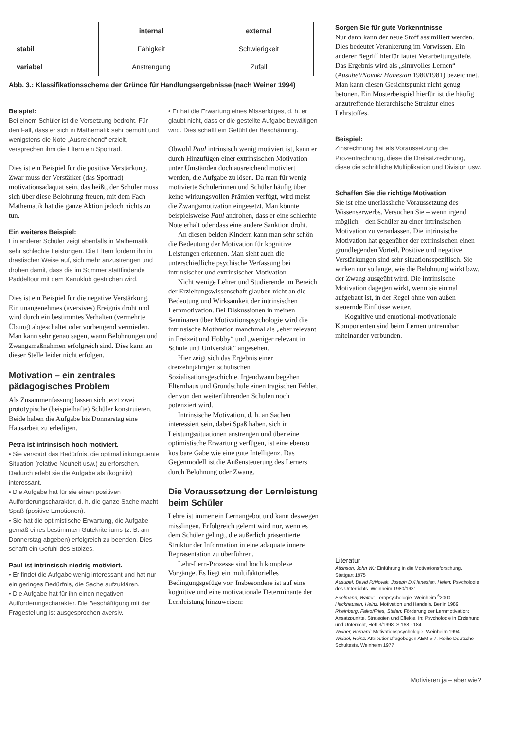| | internal | external |
| stabil | Fähigkeit | Schwierigkeit |
| variabel | Anstrengung | Zufall |
Abb. 3.: Klassifikationsschema der Gründe für Handlungsergebnisse (nach Weiner 1994)
Beispiel:
Bei einem Schüler ist die Versetzung bedroht. Für den Fall, dass er sich in Mathematik sehr bemüht und wenigstens die Note „Ausreichend“ erzielt, versprechen ihm die Eltern ein Sportrad.
Dies ist ein Beispiel für die positive Verstärkung. Zwar muss der Verstärker (das Sportrad) motivationsadäquat sein, das heißt, der Schüler muss sich über diese Belohnung freuen, mit dem Fach Mathematik hat die ganze Aktion jedoch nichts zu tun.
Ein weiteres Beispiel:
Ein anderer Schüler zeigt ebenfalls in Mathematik sehr schlechte Leistungen. Die Eltern fordern ihn in drastischer Weise auf, sich mehr anzustrengen und drohen damit, dass die im Sommer stattfindende Paddeltour mit dem Kanuklub gestrichen wird.
Dies ist ein Beispiel für die negative Verstärkung. Ein unangenehmes (aversives) Ereignis droht und wird durch ein bestimmtes Verhalten (vermehrte Übung) abgeschaltet oder vorbeugend vermieden. Man kann sehr genau sagen, wann Belohnungen und Zwangsmaßnahmen erfolgreich sind. Dies kann an dieser Stelle leider nicht erfolgen.
Motivation – ein zentrales pädagogisches Problem
Als Zusammenfassung lassen sich jetzt zwei prototypische (beispielhafte) Schüler konstruieren. Beide haben die Aufgabe bis Donnerstag eine Hausarbeit zu erledigen.
Petra ist intrinsisch hoch motiviert.
• Sie verspürt das Bedürfnis, die optimal inkongruente Situation (relative Neuheit usw.) zu erforschen. Dadurch erlebt sie die Aufgabe als (kognitiv) interessant.
• Die Aufgabe hat für sie einen positiven Aufforderungscharakter, d. h. die ganze Sache macht Spaß (positive Emotionen).
• Sie hat die optimistische Erwartung, die Aufgabe gemäß eines bestimmten Gütekriteriums (z. B. am Donnerstag abgeben) erfolgreich zu beenden. Dies schafft ein Gefühl des Stolzes.
Paul ist intrinsisch niedrig motiviert.
• Er findet die Aufgabe wenig interessant und hat nur ein geringes Bedürfnis, die Sache aufzuklären.
• Die Aufgabe hat für ihn einen negativen Aufforderungscharakter. Die Beschäftigung mit der Fragestellung ist ausgesprochen aversiv.
• Er hat die Erwartung eines Misserfolges, d. h. er glaubt nicht, dass er die gestellte Aufgabe bewältigen wird. Dies schafft ein Gefühl der Beschämung.
Obwohl Paul intrinsisch wenig motiviert ist, kann er durch Hinzufügen einer extrinsischen Motivation unter Umständen doch ausreichend motiviert werden, die Aufgabe zu lösen. Da man für wenig motivierte Schülerinnen und Schüler häufig über keine wirkungsvollen Prämien verfügt, wird meist die Zwangsmotivation eingesetzt. Man könnte beispielsweise Paul androhen, dass er eine schlechte Note erhält oder dass eine andere Sanktion droht.
An diesen beiden Kindern kann man sehr schön die Bedeutung der Motivation für kognitive Leistungen erkennen. Man sieht auch die unterschiedliche psychische Verfassung bei intrinsischer und extrinsischer Motivation.
Nicht wenige Lehrer und Studierende im Bereich der Erziehungswissenschaft glauben nicht an die Bedeutung und Wirksamkeit der intrinsischen Lernmotivation. Bei Diskussionen in meinen Seminaren über Motivationspsychologie wird die intrinsische Motivation manchmal als „eher relevant in Freizeit und Hobby“ und „weniger relevant in Schule und Universität“ angesehen.
Hier zeigt sich das Ergebnis einer dreizehnjährigen schulischen Sozialisationsgeschichte. Irgendwann begehen Elternhaus und Grundschule einen tragischen Fehler, der von den weiterführenden Schulen noch potenziert wird.
Intrinsische Motivation, d. h. an Sachen interessiert sein, dabei Spaß haben, sich in Leistungssituationen anstrengen und über eine optimistische Erwartung verfügen, ist eine ebenso kostbare Gabe wie eine gute Intelligenz. Das Gegenmodell ist die Außensteuerung des Lerners durch Belohnung oder Zwang.
Die Voraussetzung der Lernleistung beim Schüler
Lehre ist immer ein Lernangebot und kann deswegen misslingen. Erfolgreich gelernt wird nur, wenn es dem Schüler gelingt, die äußerlich präsentierte Struktur der Information in eine adäquate innere Repräsentation zu überführen.
Lehr-Lern-Prozesse sind hoch komplexe Vorgänge. Es liegt ein multifaktorielles Bedingungsgefüge vor. Insbesondere ist auf eine kognitive und eine motivationale Determinante der Lernleistung hinzuweisen:
Sorgen Sie für gute Vorkenntnisse
Nur dann kann der neue Stoff assimiliert werden. Dies bedeutet Verankerung im Vorwissen. Ein anderer Begriff hierfür lautet Verarbeitungstiefe. Das Ergebnis wird als „sinnvolles Lernen“ (Ausubel/Novak/ Hanesian 1980/1981) bezeichnet. Man kann diesen Gesichtspunkt nicht genug betonen. Ein Musterbeispiel hierfür ist die häufig anzutreffende hierarchische Struktur eines Lehrstoffes.
Beispiel:
Zinsrechnung hat als Voraussetzung die Prozentrechnung, diese die Dreisatzrechnung, diese die schriftliche Multiplikation und Division usw.
Schaffen Sie die richtige Motivation
Sie ist eine unerlässliche Voraussetzung des Wissenserwerbs. Versuchen Sie – wenn irgend möglich – den Schüler zu einer intrinsischen Motivation zu veranlassen. Die intrinsische Motivation hat gegenüber der extrinsischen einen grundlegenden Vorteil. Positive und negative Verstärkungen sind sehr situationsspezifisch. Sie wirken nur so lange, wie die Belohnung wirkt bzw. der Zwang ausgeübt wird. Die intrinsische Motivation dagegen wirkt, wenn sie einmal aufgebaut ist, in der Regel ohne von außen steuernde Einflüsse weiter.
Kognitive und emotional-motivationale Komponenten sind beim Lernen untrennbar miteinander verbunden.
Literatur
Atkinson, John W.: Einführung in die Motivationsforschung. Stuttgart 1975
Ausubel, David P./Novak, Joseph D./Hanesian, Helen: Psychologie des Unterrichts. Weinheim 1980/1981
Edelmann, Walter: Lernpsychologie. Weinheim <sup>6</sup>2000
Heckhausen, Heinz: Motivation und Handeln. Berlin 1989
Rheinberg, Falko/Fries, Stefan: Förderung der Lernmotivation: Ansatzpunkte, Strategien und Effekte. In: Psychologie in Erziehung und Unterricht, Heft 3/1998, S.168 - 184
Weiner, Bernard: Motivationspsychologie. Weinheim 1994
Widdel, Heinz: Attributionsfragebogen AEM 5-7, Reihe Deutsche Schultests. Weinheim 1977
Motivieren ja – aber wie?